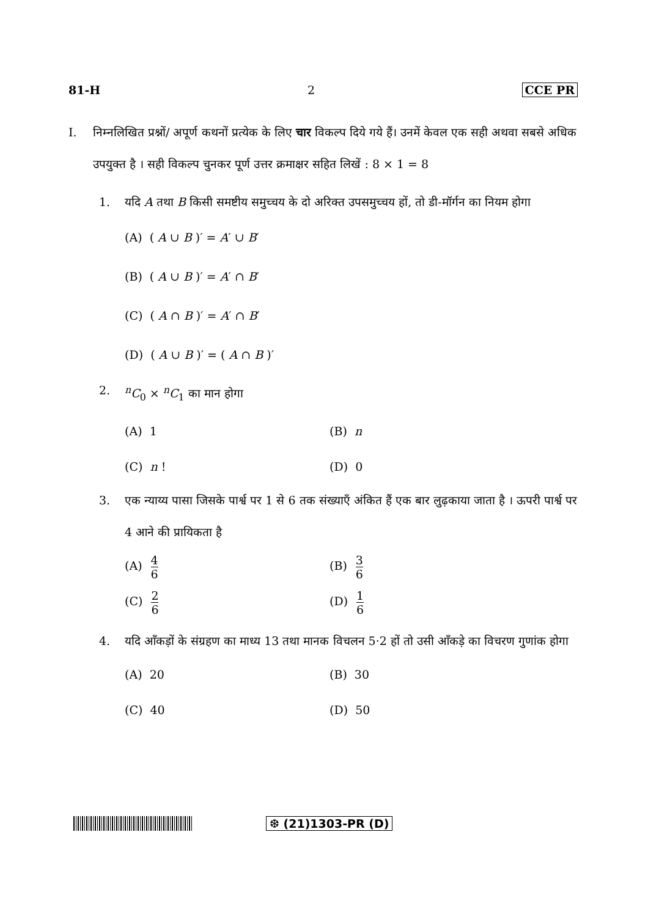81-H 2 CCE PR
I. निम्नलिखित प्रश्नों/ अपूर्ण कथनों प्रत्येक के लिए चार विकल्प दिये गये हैं। उनमें केवल एक सही अथवा सबसे अधिक उपयुक्त है । सही विकल्प चुनकर पूर्ण उत्तर क्रमाक्षर सहित लिखें : 8 × 1 = 8
1. यदि A तथा B किसी समष्टीय समुच्चय के दो अरिक्त उपसमुच्चय हों, तो डी-मॉर्गन का नियम होगा
(A) ( A ∪ B )′ = A′ ∪ B′
(B) ( A ∪ B )′ = A′ ∩ B′
(C) ( A ∩ B )′ = A′ ∩ B′
(D) ( A ∪ B )′ = ( A ∩ B )′
2. <sup>n</sup> C<sub>0</sub> × <sup>n</sup>C<sub>1</sub> का मान होगा
(A) 1 (B) n
(C) n ! (D) 0
3. एक न्याय्य पासा जिसके पार्श्व पर 1 से 6 तक संख्याएँ अंकित हैं एक बार लुढ़काया जाता है । ऊपरी पार्श्व पर 4 आने की प्रायिकता है
(A) 4 6
(B) 3 6
(C) 2 6
(D) 1 6
4. यदि आँकड़ों के संग्रहण का माध्य 13 तथा मानक विचलन 5·2 हों तो उसी आँकड़े का विचरण गुणांक होगा
(A) 20 (B) 30
(C) 40 (D) 50
❆ (21)1303-PR (D)